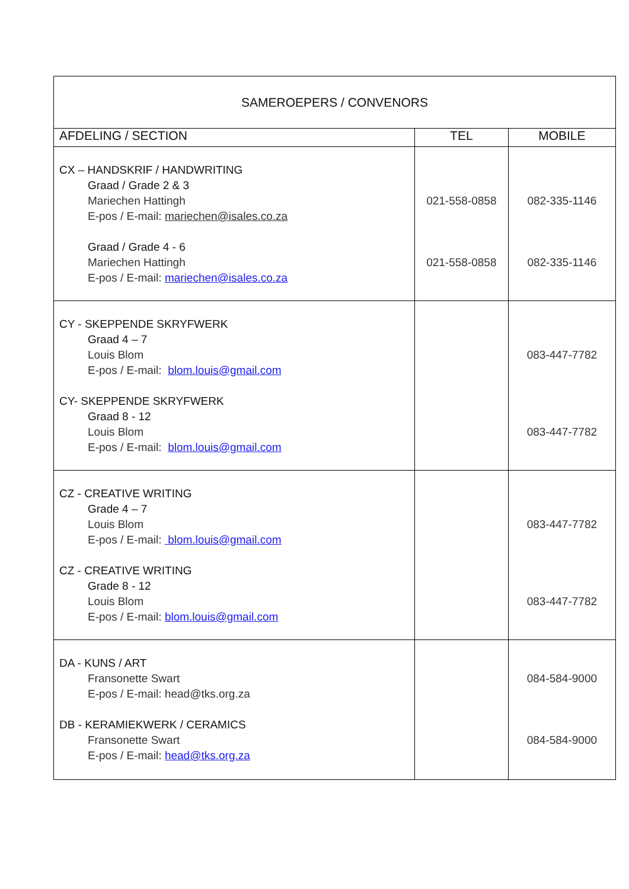| SAMEROEPERS / CONVENORS | | |
| AFDELING / SECTION | TEL | MOBILE |
| CX – HANDSKRIF / HANDWRITING Graad / Grade 2 & 3 Mariechen Hattingh E-pos / E-mail: mariechen@isales.co.za Graad / Grade 4 - 6 Mariechen Hattingh E-pos / E-mail: mariechen@isales.co.za | 021-558-0858 021-558-0858 | 082-335-1146 082-335-1146 |
| CY - SKEPPENDE SKRYFWERK Graad 4 – 7 Louis Blom E-pos / E-mail: blom.louis@gmail.com CY- SKEPPENDE SKRYFWERK Graad 8 - 12 Louis Blom E-pos / E-mail: blom.louis@gmail.com | | 083-447-7782 083-447-7782 |
| CZ - CREATIVE WRITING Grade 4 – 7 Louis Blom E-pos / E-mail: blom.louis@gmail.com CZ - CREATIVE WRITING Grade 8 - 12 Louis Blom E-pos / E-mail: blom.louis@gmail.com | | 083-447-7782 083-447-7782 |
| DA - KUNS / ART Fransonette Swart E-pos / E-mail: head@tks.org.za DB - KERAMIEKWERK / CERAMICS Fransonette Swart E-pos / E-mail: head@tks.org.za | | 084-584-9000 084-584-9000 |